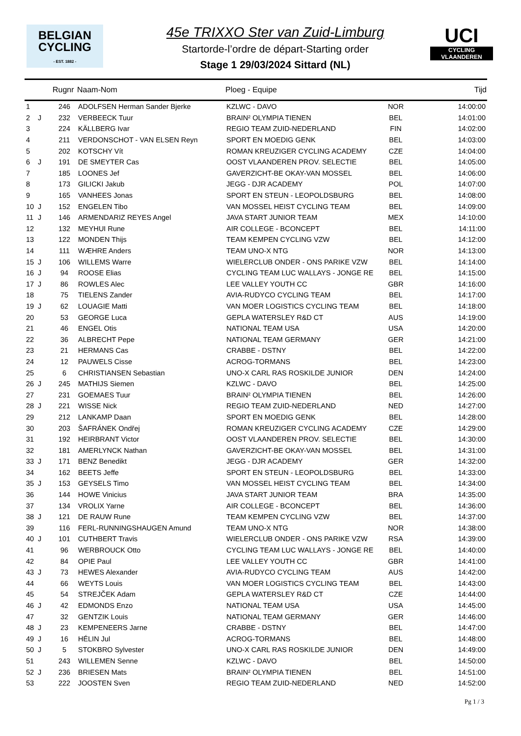BELGIAN
CYCLING
- EST. 1882 -
45e TRIXXO Ster van Zuid-Limburg
Startorde-l’ordre de départ-Starting order
Stage 1 29/03/2024 Sittard (NL)
UCI
CYCLING VLAANDEREN
| | | Rugnr | Naam-Nom | Ploeg - Equipe | | Tijd |
| --- | --- | --- | --- | --- | --- | --- |
| 1 | | 246 | ADOLFSEN Herman Sander Bjerke | KZLWC - DAVO | NOR | 14:00:00 |
| 2 | J | 232 | VERBEECK Tuur | BRAIN² OLYMPIA TIENEN | BEL | 14:01:00 |
| 3 | | 224 | KÄLLBERG Ivar | REGIO TEAM ZUID-NEDERLAND | FIN | 14:02:00 |
| 4 | | 211 | VERDONSCHOT - VAN ELSEN Reyn | SPORT EN MOEDIG GENK | BEL | 14:03:00 |
| 5 | | 202 | KOTSCHY Vít | ROMAN KREUZIGER CYCLING ACADEMY | CZE | 14:04:00 |
| 6 | J | 191 | DE SMEYTER Cas | OOST VLAANDEREN PROV. SELECTIE | BEL | 14:05:00 |
| 7 | | 185 | LOONES Jef | GAVERZICHT-BE OKAY-VAN MOSSEL | BEL | 14:06:00 |
| 8 | | 173 | GILICKI Jakub | JEGG - DJR ACADEMY | POL | 14:07:00 |
| 9 | | 165 | VANHEES Jonas | SPORT EN STEUN - LEOPOLDSBURG | BEL | 14:08:00 |
| 10 | J | 152 | ENGELEN Tibo | VAN MOSSEL HEIST CYCLING TEAM | BEL | 14:09:00 |
| 11 | J | 146 | ARMENDARIZ REYES Angel | JAVA START JUNIOR TEAM | MEX | 14:10:00 |
| 12 | | 132 | MEYHUI Rune | AIR COLLEGE - BCONCEPT | BEL | 14:11:00 |
| 13 | | 122 | MONDEN Thijs | TEAM KEMPEN CYCLING VZW | BEL | 14:12:00 |
| 14 | | 111 | WÆHRE Anders | TEAM UNO-X NTG | NOR | 14:13:00 |
| 15 | J | 106 | WILLEMS Warre | WIELERCLUB ONDER - ONS PARIKE VZW | BEL | 14:14:00 |
| 16 | J | 94 | ROOSE Elias | CYCLING TEAM LUC WALLAYS - JONGE RE | BEL | 14:15:00 |
| 17 | J | 86 | ROWLES Alec | LEE VALLEY YOUTH CC | GBR | 14:16:00 |
| 18 | | 75 | TIELENS Zander | AVIA-RUDYCO CYCLING TEAM | BEL | 14:17:00 |
| 19 | J | 62 | LOUAGIE Matti | VAN MOER LOGISTICS CYCLING TEAM | BEL | 14:18:00 |
| 20 | | 53 | GEORGE Luca | GEPLA WATERSLEY R&D CT | AUS | 14:19:00 |
| 21 | | 46 | ENGEL Otis | NATIONAL TEAM USA | USA | 14:20:00 |
| 22 | | 36 | ALBRECHT Pepe | NATIONAL TEAM GERMANY | GER | 14:21:00 |
| 23 | | 21 | HERMANS Cas | CRABBE - DSTNY | BEL | 14:22:00 |
| 24 | | 12 | PAUWELS Cisse | ACROG-TORMANS | BEL | 14:23:00 |
| 25 | | 6 | CHRISTIANSEN Sebastian | UNO-X CARL RAS ROSKILDE JUNIOR | DEN | 14:24:00 |
| 26 | J | 245 | MATHIJS Siemen | KZLWC - DAVO | BEL | 14:25:00 |
| 27 | | 231 | GOEMAES Tuur | BRAIN² OLYMPIA TIENEN | BEL | 14:26:00 |
| 28 | J | 221 | WISSE Nick | REGIO TEAM ZUID-NEDERLAND | NED | 14:27:00 |
| 29 | | 212 | LANKAMP Daan | SPORT EN MOEDIG GENK | BEL | 14:28:00 |
| 30 | | 203 | ŠAFRÁNEK Ondřej | ROMAN KREUZIGER CYCLING ACADEMY | CZE | 14:29:00 |
| 31 | | 192 | HEIRBRANT Victor | OOST VLAANDEREN PROV. SELECTIE | BEL | 14:30:00 |
| 32 | | 181 | AMERLYNCK Nathan | GAVERZICHT-BE OKAY-VAN MOSSEL | BEL | 14:31:00 |
| 33 | J | 171 | BENZ Benedikt | JEGG - DJR ACADEMY | GER | 14:32:00 |
| 34 | | 162 | BEETS Jeffe | SPORT EN STEUN - LEOPOLDSBURG | BEL | 14:33:00 |
| 35 | J | 153 | GEYSELS Timo | VAN MOSSEL HEIST CYCLING TEAM | BEL | 14:34:00 |
| 36 | | 144 | HOWE Vinicius | JAVA START JUNIOR TEAM | BRA | 14:35:00 |
| 37 | | 134 | VROLIX Yarne | AIR COLLEGE - BCONCEPT | BEL | 14:36:00 |
| 38 | J | 121 | DE RAUW Rune | TEAM KEMPEN CYCLING VZW | BEL | 14:37:00 |
| 39 | | 116 | FERL-RUNNINGSHAUGEN Amund | TEAM UNO-X NTG | NOR | 14:38:00 |
| 40 | J | 101 | CUTHBERT Travis | WIELERCLUB ONDER - ONS PARIKE VZW | RSA | 14:39:00 |
| 41 | | 96 | WERBROUCK Otto | CYCLING TEAM LUC WALLAYS - JONGE RE | BEL | 14:40:00 |
| 42 | | 84 | OPIE Paul | LEE VALLEY YOUTH CC | GBR | 14:41:00 |
| 43 | J | 73 | HEWES Alexander | AVIA-RUDYCO CYCLING TEAM | AUS | 14:42:00 |
| 44 | | 66 | WEYTS Louis | VAN MOER LOGISTICS CYCLING TEAM | BEL | 14:43:00 |
| 45 | | 54 | STREJČEK Adam | GEPLA WATERSLEY R&D CT | CZE | 14:44:00 |
| 46 | J | 42 | EDMONDS Enzo | NATIONAL TEAM USA | USA | 14:45:00 |
| 47 | | 32 | GENTZIK Louis | NATIONAL TEAM GERMANY | GER | 14:46:00 |
| 48 | J | 23 | KEMPENEERS Jarne | CRABBE - DSTNY | BEL | 14:47:00 |
| 49 | J | 16 | HÉLIN Jul | ACROG-TORMANS | BEL | 14:48:00 |
| 50 | J | 5 | STOKBRO Sylvester | UNO-X CARL RAS ROSKILDE JUNIOR | DEN | 14:49:00 |
| 51 | | 243 | WILLEMEN Senne | KZLWC - DAVO | BEL | 14:50:00 |
| 52 | J | 236 | BRIESEN Mats | BRAIN² OLYMPIA TIENEN | BEL | 14:51:00 |
| 53 | | 222 | JOOSTEN Sven | REGIO TEAM ZUID-NEDERLAND | NED | 14:52:00 |
Pg 1 / 3